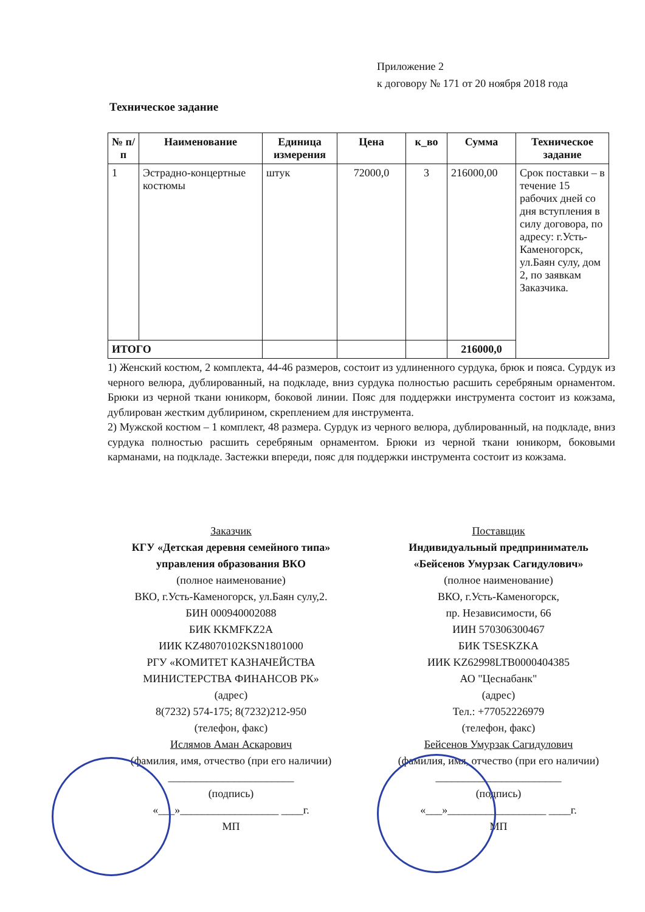Приложение 2
к договору № 171 от 20 ноября 2018 года
Техническое задание
| № п/п | Наименование | Единица измерения | Цена | к_во | Сумма | Техническое задание |
| --- | --- | --- | --- | --- | --- | --- |
| 1 | Эстрадно-концертные костюмы | штук | 72000,0 | 3 | 216000,00 | Срок поставки – в течение 15 рабочих дней со дня вступления в силу договора, по адресу: г.Усть-Каменогорск, ул.Баян сулу, дом 2, по заявкам Заказчика. |
| ИТОГО | | | | | 216000,0 | |
1) Женский костюм, 2 комплекта, 44-46 размеров, состоит из удлиненного сурдука, брюк и пояса. Сурдук из черного велюра, дублированный, на подкладе, вниз сурдука полностью расшить серебряным орнаментом. Брюки из черной ткани юникорм, боковой линии. Пояс для поддержки инструмента состоит из кожзама, дублирован жестким дублирином, скреплением для инструмента.
2) Мужской костюм – 1 комплект, 48 размера. Сурдук из черного велюра, дублированный, на подкладе, вниз сурдука полностью расшить серебряным орнаментом. Брюки из черной ткани юникорм, боковыми карманами, на подкладе. Застежки впереди, пояс для поддержки инструмента состоит из кожзама.
Заказчик
КГУ «Детская деревня семейного типа» управления образования ВКО
(полное наименование)
ВКО, г.Усть-Каменогорск, ул.Баян сулу,2.
БИН 000940002088
БИК KKMFKZ2A
ИИК KZ48070102KSN1801000
РГУ «КОМИТЕТ КАЗНАЧЕЙСТВА МИНИСТЕРСТВА ФИНАНСОВ РК»
(адрес)
8(7232) 574-175; 8(7232)212-950
(телефон, факс)
Ислямов Аман Аскарович
(фамилия, имя, отчество (при его наличии)
_______________________
(подпись)
«___»__________________ ____г.
МП
Поставщик
Индивидуальный предприниматель «Бейсенов Умурзак Сагидулович»
(полное наименование)
ВКО, г.Усть-Каменогорск,
пр. Независимости, 66
ИИН 570306300467
БИК TSESKZKA
ИИК KZ62998LTB0000404385
АО "Цеснабанк"
(адрес)
Тел.: +77052226979
(телефон, факс)
Бейсенов Умурзак Сагидулович
(фамилия, имя, отчество (при его наличии)
_______________________
(подпись)
«___»__________________ ____г.
МП